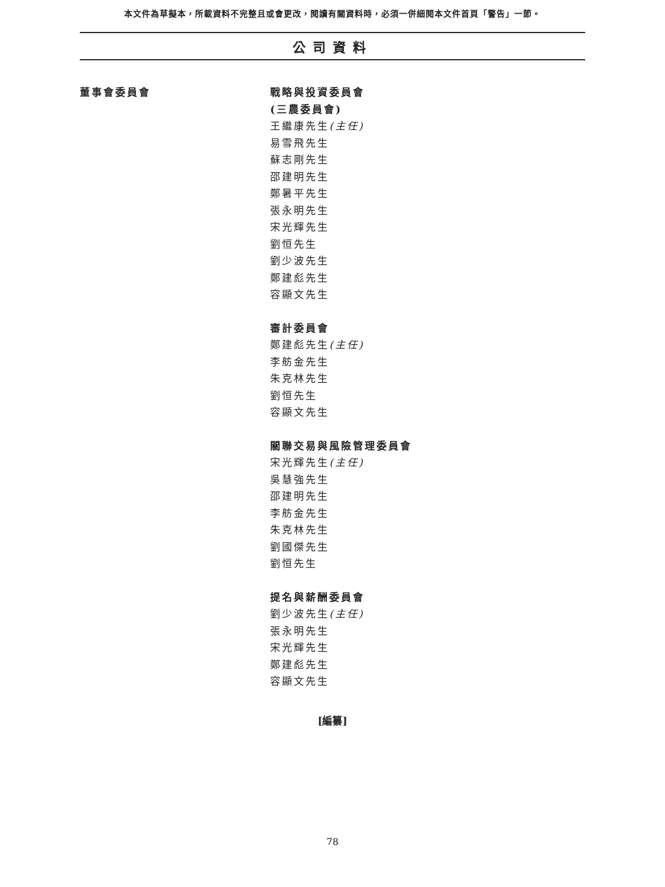本文件為草擬本，所載資料不完整且或會更改，閱讀有關資料時，必須一併細閱本文件首頁「警告」一節。
公司資料
董事會委員會
戰略與投資委員會
(三農委員會)
王繼康先生(主任)
易雪飛先生
蘇志剛先生
邵建明先生
鄭暑平先生
張永明先生
宋光輝先生
劉恒先生
劉少波先生
鄭建彪先生
容顯文先生
審計委員會
鄭建彪先生(主任)
李舫金先生
朱克林先生
劉恒先生
容顯文先生
關聯交易與風險管理委員會
宋光輝先生(主任)
吳慧強先生
邵建明先生
李舫金先生
朱克林先生
劉國傑先生
劉恒先生
提名與薪酬委員會
劉少波先生(主任)
張永明先生
宋光輝先生
鄭建彪先生
容顯文先生
[編纂]
78